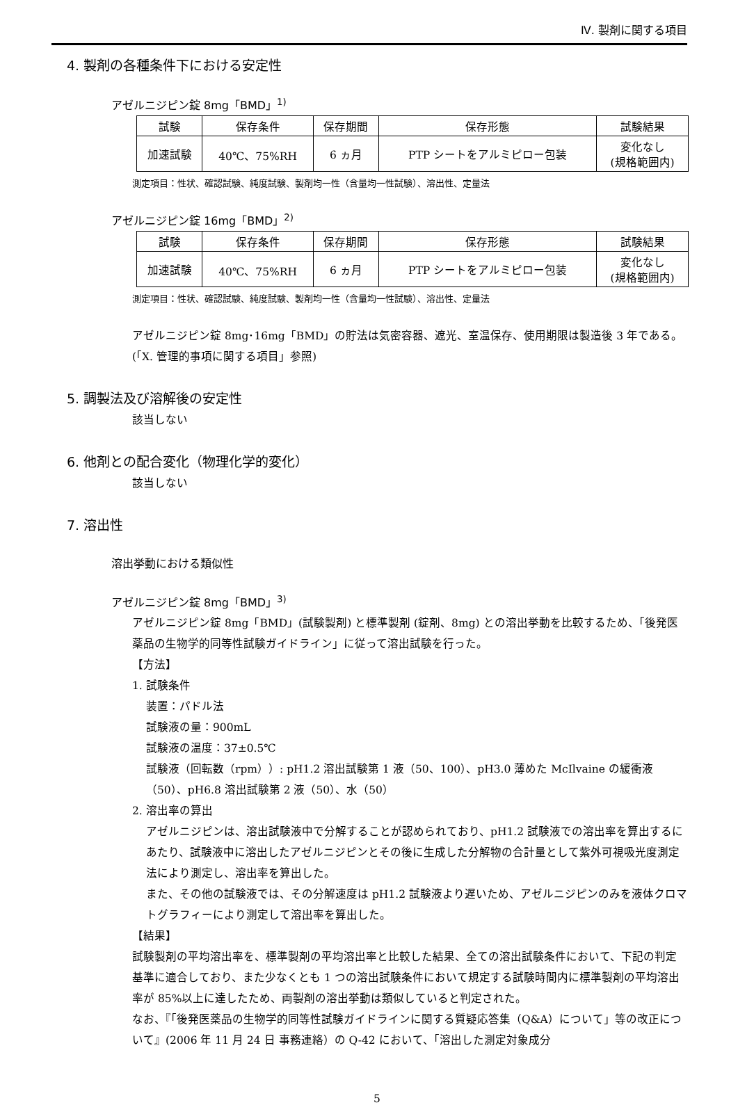Ⅳ. 製剤に関する項目
4. 製剤の各種条件下における安定性
アゼルニジピン錠 8mg「BMD」<sup>1)</sup>
| 試験 | 保存条件 | 保存期間 | 保存形態 | 試験結果 |
| --- | --- | --- | --- | --- |
| 加速試験 | 40℃、75%RH | 6 ヵ月 | PTP シートをアルミピロー包装 | 変化なし (規格範囲内) |
測定項目：性状、確認試験、純度試験、製剤均一性（含量均一性試験）、溶出性、定量法
アゼルニジピン錠 16mg「BMD」<sup>2)</sup>
| 試験 | 保存条件 | 保存期間 | 保存形態 | 試験結果 |
| --- | --- | --- | --- | --- |
| 加速試験 | 40℃、75%RH | 6 ヵ月 | PTP シートをアルミピロー包装 | 変化なし (規格範囲内) |
測定項目：性状、確認試験、純度試験、製剤均一性（含量均一性試験）、溶出性、定量法
アゼルニジピン錠 8mg･16mg「BMD」の貯法は気密容器、遮光、室温保存、使用期限は製造後 3 年である。(「X. 管理的事項に関する項目」参照)
5. 調製法及び溶解後の安定性
該当しない
6. 他剤との配合変化（物理化学的変化）
該当しない
7. 溶出性
溶出挙動における類似性
アゼルニジピン錠 8mg「BMD」<sup>3)</sup>
アゼルニジピン錠 8mg「BMD」(試験製剤) と標準製剤 (錠剤、8mg) との溶出挙動を比較するため、「後発医薬品の生物学的同等性試験ガイドライン」に従って溶出試験を行った。
【方法】
1. 試験条件
装置：パドル法
試験液の量：900mL
試験液の温度：37±0.5℃
試験液（回転数（rpm））: pH1.2 溶出試験第 1 液（50、100）、pH3.0 薄めた McIlvaine の緩衝液（50）、pH6.8 溶出試験第 2 液（50）、水（50）
2. 溶出率の算出
アゼルニジピンは、溶出試験液中で分解することが認められており、pH1.2 試験液での溶出率を算出するにあたり、試験液中に溶出したアゼルニジピンとその後に生成した分解物の合計量として紫外可視吸光度測定法により測定し、溶出率を算出した。
また、その他の試験液では、その分解速度は pH1.2 試験液より遅いため、アゼルニジピンのみを液体クロマトグラフィーにより測定して溶出率を算出した。
【結果】
試験製剤の平均溶出率を、標準製剤の平均溶出率と比較した結果、全ての溶出試験条件において、下記の判定基準に適合しており、また少なくとも 1 つの溶出試験条件において規定する試験時間内に標準製剤の平均溶出率が 85%以上に達したため、両製剤の溶出挙動は類似していると判定された。
なお、『「後発医薬品の生物学的同等性試験ガイドラインに関する質疑応答集（Q&A）について」等の改正について』(2006 年 11 月 24 日 事務連絡）の Q-42 において、「溶出した測定対象成分
5